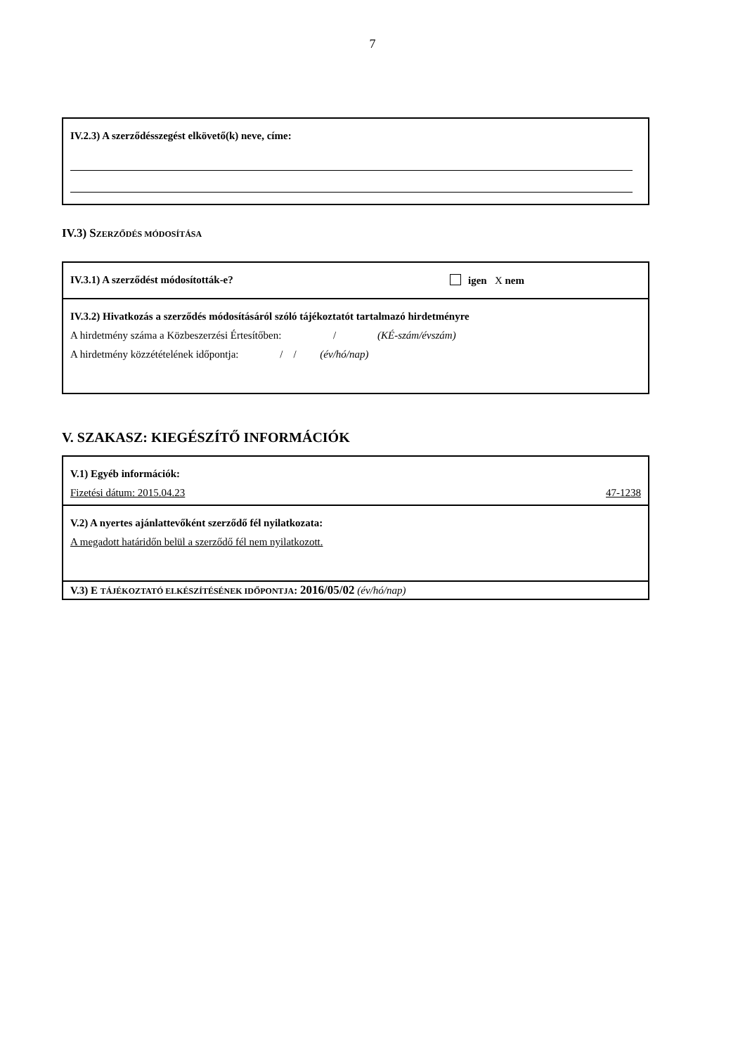7
IV.2.3) A szerződésszegést elkövető(k) neve, címe:
IV.3) SZERZŐDÉS MÓDOSÍTÁSA
IV.3.1) A szerződést módosították-e? igen X nem
IV.3.2) Hivatkozás a szerződés módosításáról szóló tájékoztatót tartalmazó hirdetményre
A hirdetmény száma a Közbeszerzési Értesítőben: / (KÉ-szám/évszám)
A hirdetmény közzétételének időpontja: / / (év/hó/nap)
V. SZAKASZ: KIEGÉSZÍTŐ INFORMÁCIÓK
V.1) Egyéb információk:
Fizetési dátum: 2015.04.23 47-1238
V.2) A nyertes ajánlattevőként szerződő fél nyilatkozata:
A megadott határidőn belül a szerződő fél nem nyilatkozott.
V.3) E TÁJÉKOZTATÓ ELKÉSZÍTÉSÉNEK IDŐPONTJA: 2016/05/02 (év/hó/nap)